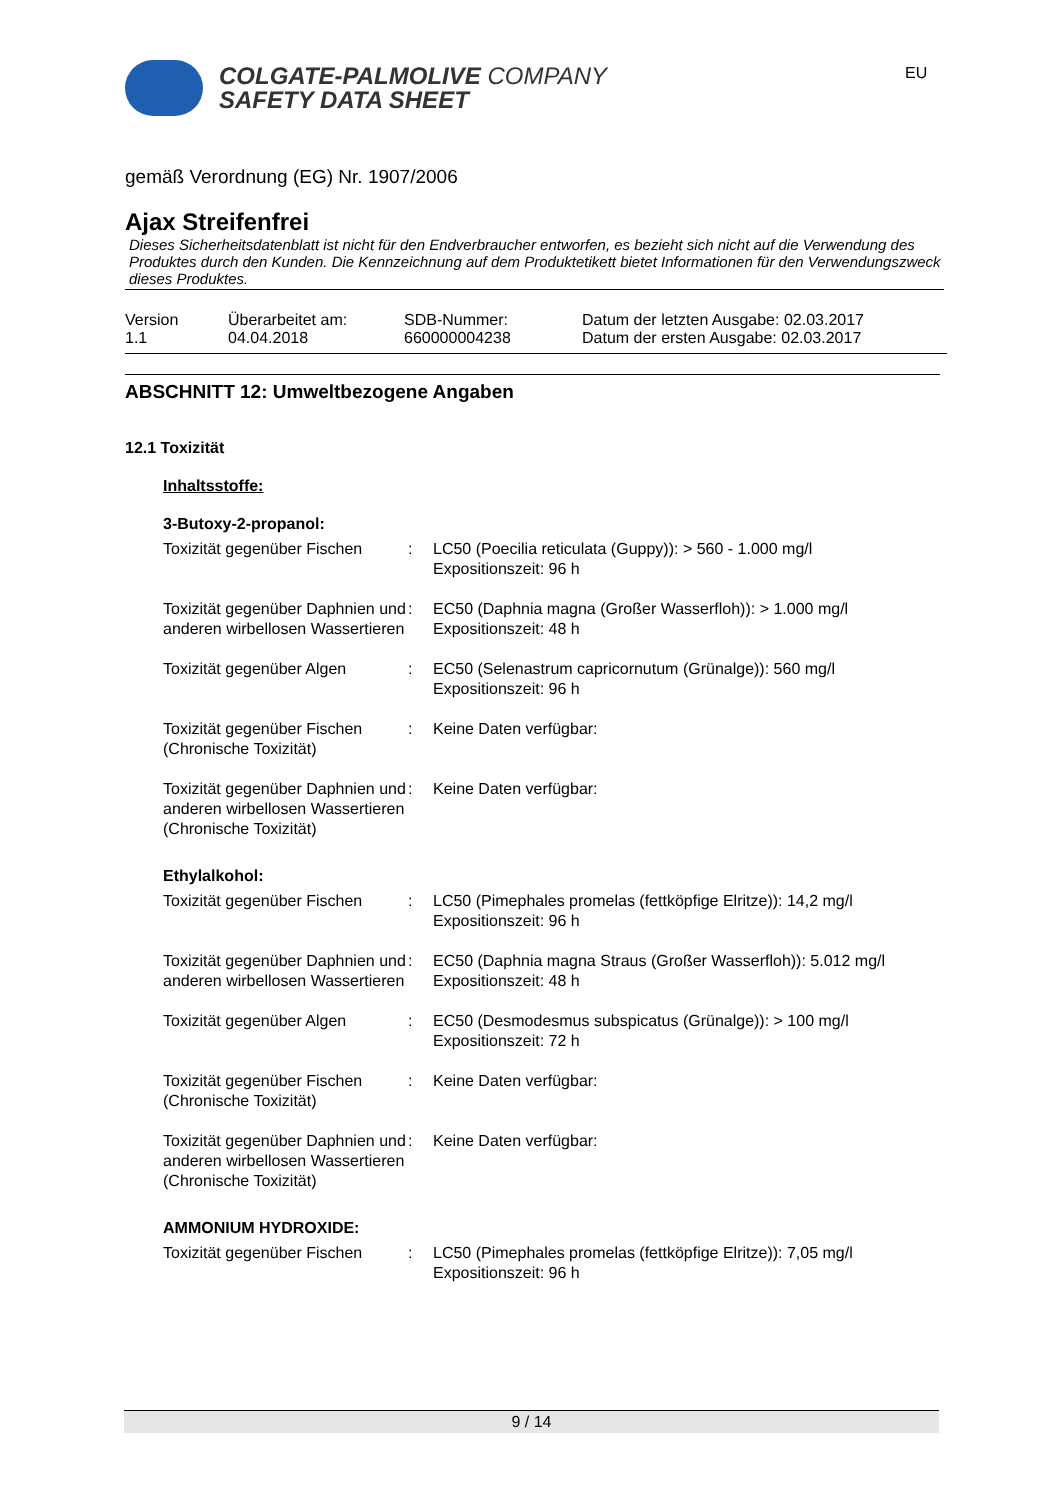COLGATE-PALMOLIVE COMPANY
SAFETY DATA SHEET
EU
gemäß Verordnung (EG) Nr. 1907/2006
Ajax Streifenfrei
Dieses Sicherheitsdatenblatt ist nicht für den Endverbraucher entworfen, es bezieht sich nicht auf die Verwendung des Produktes durch den Kunden. Die Kennzeichnung auf dem Produktetikett bietet Informationen für den Verwendungszweck dieses Produktes.
| Version 1.1 | Überarbeitet am: 04.04.2018 | SDB-Nummer: 660000004238 | Datum der letzten Ausgabe: 02.03.2017 Datum der ersten Ausgabe: 02.03.2017 |
ABSCHNITT 12: Umweltbezogene Angaben
12.1 Toxizität
Inhaltsstoffe:
3-Butoxy-2-propanol:
| Toxizität gegenüber Fischen | : | LC50 (Poecilia reticulata (Guppy)): > 560 - 1.000 mg/l Expositionszeit: 96 h |
| Toxizität gegenüber Daphnien und anderen wirbellosen Wassertieren | : | EC50 (Daphnia magna (Großer Wasserfloh)): > 1.000 mg/l Expositionszeit: 48 h |
| Toxizität gegenüber Algen | : | EC50 (Selenastrum capricornutum (Grünalge)): 560 mg/l Expositionszeit: 96 h |
| Toxizität gegenüber Fischen (Chronische Toxizität) | : | Keine Daten verfügbar: |
| Toxizität gegenüber Daphnien und anderen wirbellosen Wassertieren (Chronische Toxizität) | : | Keine Daten verfügbar: |
Ethylalkohol:
| Toxizität gegenüber Fischen | : | LC50 (Pimephales promelas (fettköpfige Elritze)): 14,2 mg/l Expositionszeit: 96 h |
| Toxizität gegenüber Daphnien und anderen wirbellosen Wassertieren | : | EC50 (Daphnia magna Straus (Großer Wasserfloh)): 5.012 mg/l Expositionszeit: 48 h |
| Toxizität gegenüber Algen | : | EC50 (Desmodesmus subspicatus (Grünalge)): > 100 mg/l Expositionszeit: 72 h |
| Toxizität gegenüber Fischen (Chronische Toxizität) | : | Keine Daten verfügbar: |
| Toxizität gegenüber Daphnien und anderen wirbellosen Wassertieren (Chronische Toxizität) | : | Keine Daten verfügbar: |
AMMONIUM HYDROXIDE:
| Toxizität gegenüber Fischen | : | LC50 (Pimephales promelas (fettköpfige Elritze)): 7,05 mg/l Expositionszeit: 96 h |
9 / 14